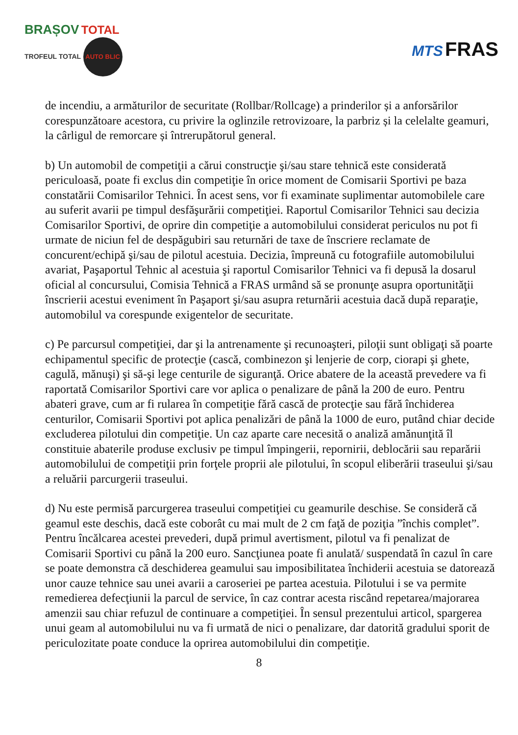BRAȘOV TOTAL
TROFEUL TOTAL AUTO BLIC
MTS FRAS
de incendiu, a armăturilor de securitate (Rollbar/Rollcage) a prinderilor și a anforsărilor corespunzătoare acestora, cu privire la oglinzile retrovizoare, la parbriz și la celelalte geamuri, la cârligul de remorcare și întrerupătorul general.
b) Un automobil de competiţii a cărui construcţie şi/sau stare tehnică este considerată periculoasă, poate fi exclus din competiţie în orice moment de Comisarii Sportivi pe baza constatării Comisarilor Tehnici. În acest sens, vor fi examinate suplimentar automobilele care au suferit avarii pe timpul desfăşurării competiţiei. Raportul Comisarilor Tehnici sau decizia Comisarilor Sportivi, de oprire din competiţie a automobilului considerat periculos nu pot fi urmate de niciun fel de despăgubiri sau returnări de taxe de înscriere reclamate de concurent/echipă şi/sau de pilotul acestuia. Decizia, împreună cu fotografiile automobilului avariat, Paşaportul Tehnic al acestuia şi raportul Comisarilor Tehnici va fi depusă la dosarul oficial al concursului, Comisia Tehnică a FRAS urmând să se pronunţe asupra oportunităţii înscrierii acestui eveniment în Paşaport şi/sau asupra returnării acestuia dacă după reparaţie, automobilul va corespunde exigentelor de securitate.
c) Pe parcursul competiţiei, dar şi la antrenamente şi recunoaşteri, piloţii sunt obligaţi să poarte echipamentul specific de protecţie (cască, combinezon şi lenjerie de corp, ciorapi şi ghete, cagulă, mănuşi) şi să-şi lege centurile de siguranţă. Orice abatere de la această prevedere va fi raportată Comisarilor Sportivi care vor aplica o penalizare de până la 200 de euro. Pentru abateri grave, cum ar fi rularea în competiţie fără cască de protecţie sau fără închiderea centurilor, Comisarii Sportivi pot aplica penalizări de până la 1000 de euro, putând chiar decide excluderea pilotului din competiţie. Un caz aparte care necesită o analiză amănunţită îl constituie abaterile produse exclusiv pe timpul împingerii, repornirii, deblocării sau reparării automobilului de competiţii prin forţele proprii ale pilotului, în scopul eliberării traseului şi/sau a reluării parcurgerii traseului.
d) Nu este permisă parcurgerea traseului competiţiei cu geamurile deschise. Se consideră că geamul este deschis, dacă este coborât cu mai mult de 2 cm faţă de poziţia ”închis complet”. Pentru încălcarea acestei prevederi, după primul avertisment, pilotul va fi penalizat de Comisarii Sportivi cu până la 200 euro. Sancţiunea poate fi anulată/ suspendată în cazul în care se poate demonstra că deschiderea geamului sau imposibilitatea închiderii acestuia se datorează unor cauze tehnice sau unei avarii a caroseriei pe partea acestuia. Pilotului i se va permite remedierea defecţiunii la parcul de service, în caz contrar acesta riscând repetarea/majorarea amenzii sau chiar refuzul de continuare a competiţiei. În sensul prezentului articol, spargerea unui geam al automobilului nu va fi urmată de nici o penalizare, dar datorită gradului sporit de periculozitate poate conduce la oprirea automobilului din competiţie.
8